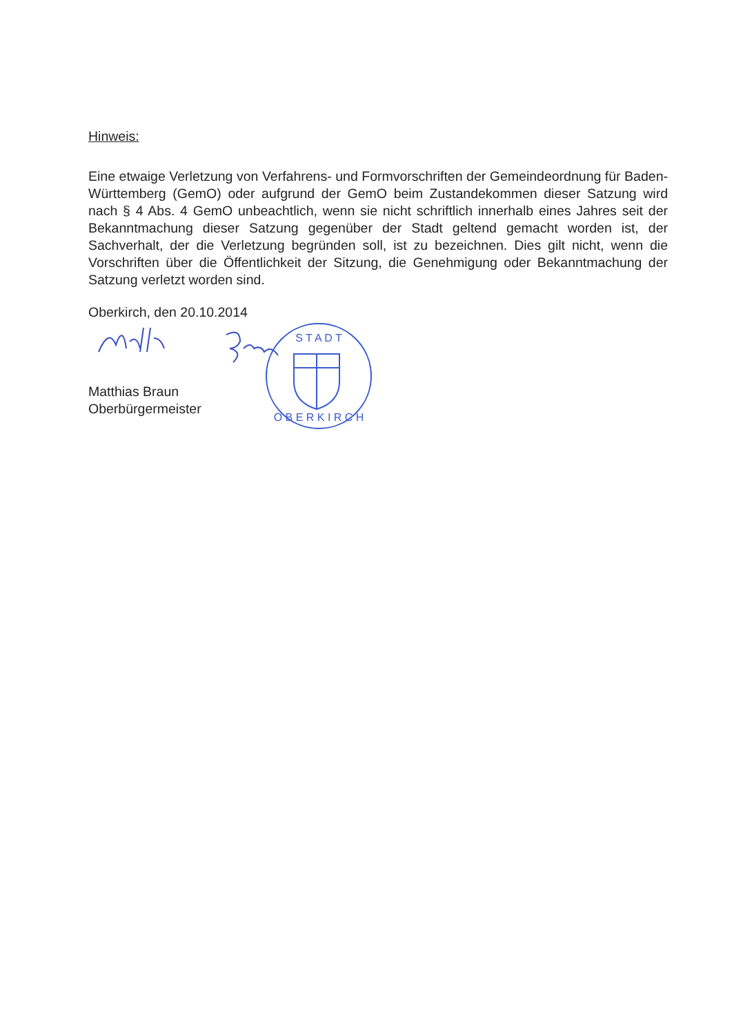Hinweis:
Eine etwaige Verletzung von Verfahrens- und Formvorschriften der Gemeindeordnung für Baden-Württemberg (GemO) oder aufgrund der GemO beim Zustandekommen dieser Satzung wird nach § 4 Abs. 4 GemO unbeachtlich, wenn sie nicht schriftlich innerhalb eines Jahres seit der Bekanntmachung dieser Satzung gegenüber der Stadt geltend gemacht worden ist, der Sachverhalt, der die Verletzung begründen soll, ist zu bezeichnen. Dies gilt nicht, wenn die Vorschriften über die Öffentlichkeit der Sitzung, die Genehmigung oder Bekanntmachung der Satzung verletzt worden sind.
Oberkirch, den 20.10.2014
S T A D T
O B E R K I R C H
Matthias Braun
Oberbürgermeister